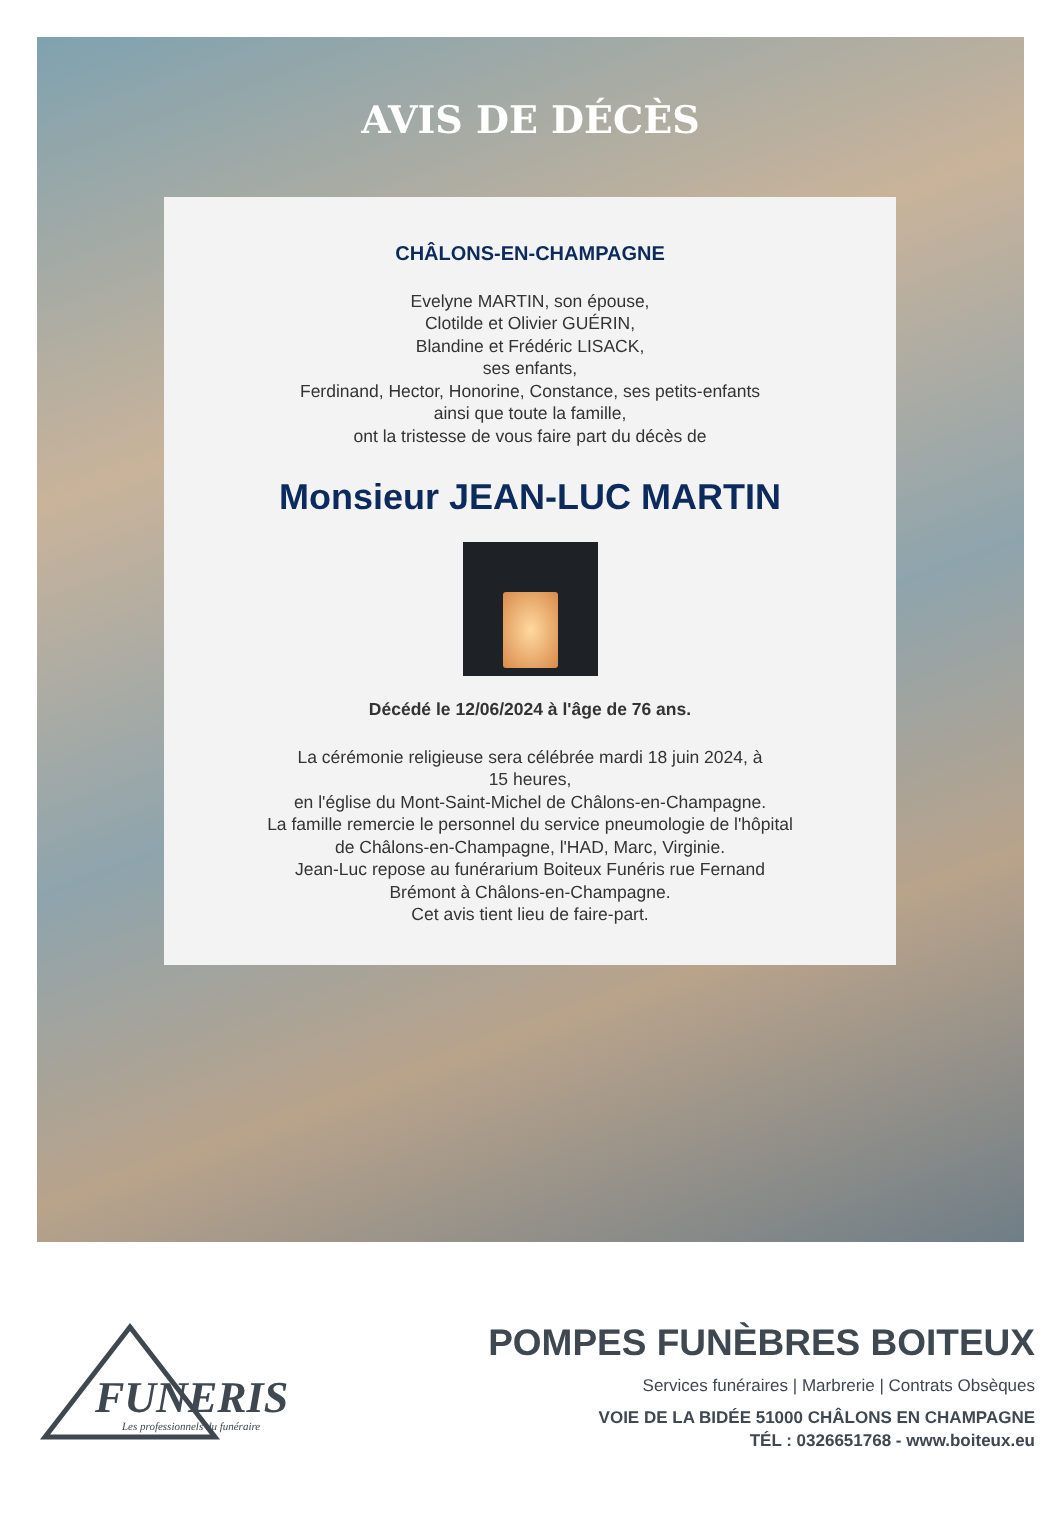AVIS DE DÉCÈS
CHÂLONS-EN-CHAMPAGNE
Evelyne MARTIN, son épouse,
Clotilde et Olivier GUÉRIN,
Blandine et Frédéric LISACK,
ses enfants,
Ferdinand, Hector, Honorine, Constance, ses petits-enfants
ainsi que toute la famille,
ont la tristesse de vous faire part du décès de
Monsieur JEAN-LUC MARTIN
Décédé le 12/06/2024 à l'âge de 76 ans.
La cérémonie religieuse sera célébrée mardi 18 juin 2024, à
15 heures,
en l'église du Mont-Saint-Michel de Châlons-en-Champagne.
La famille remercie le personnel du service pneumologie de l'hôpital
de Châlons-en-Champagne, l'HAD, Marc, Virginie.
Jean-Luc repose au funérarium Boiteux Funéris rue Fernand
Brémont à Châlons-en-Champagne.
Cet avis tient lieu de faire-part.
FUNERIS
Les professionnels du funéraire
POMPES FUNÈBRES BOITEUX
Services funéraires | Marbrerie | Contrats Obsèques
VOIE DE LA BIDÉE 51000 CHÂLONS EN CHAMPAGNE
TÉL : 0326651768 - www.boiteux.eu